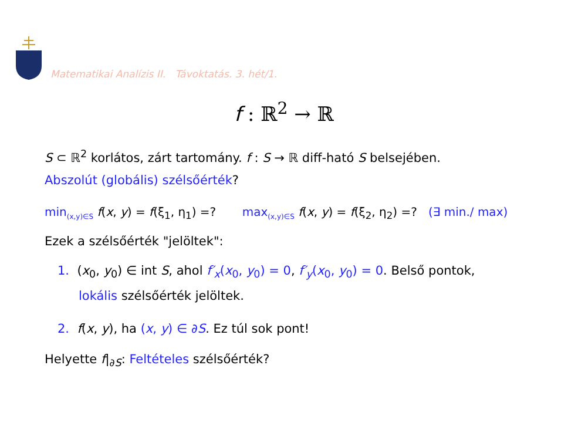Matematikai Analízis II. Távoktatás. 3. hét/1.
f : ℝ<sup>2</sup> → ℝ
S ⊂ ℝ<sup>2</sup> korlátos, zárt tartomány. f : S → ℝ diff-ható S belsejében.
Abszolút (globális) szélsőérték?
min<sub>(x,y)∈S</sub> f(x, y) = f(ξ<sub>1</sub>, η<sub>1</sub>) =? max<sub>(x,y)∈S</sub> f(x, y) = f(ξ<sub>2</sub>, η<sub>2</sub>) =? (∃ min./ max)
Ezek a szélsőérték "jelöltek":
1. (x<sub>0</sub>, y<sub>0</sub>) ∈ int S, ahol f′<sub>x</sub>(x<sub>0</sub>, y<sub>0</sub>) = 0, f′<sub>y</sub>(x<sub>0</sub>, y<sub>0</sub>) = 0. Belső pontok,
lokális szélsőérték jelöltek.
2. f(x, y), ha (x, y) ∈ ∂S. Ez túl sok pont!
Helyette f|<sub>∂S</sub>: Feltételes szélsőérték?